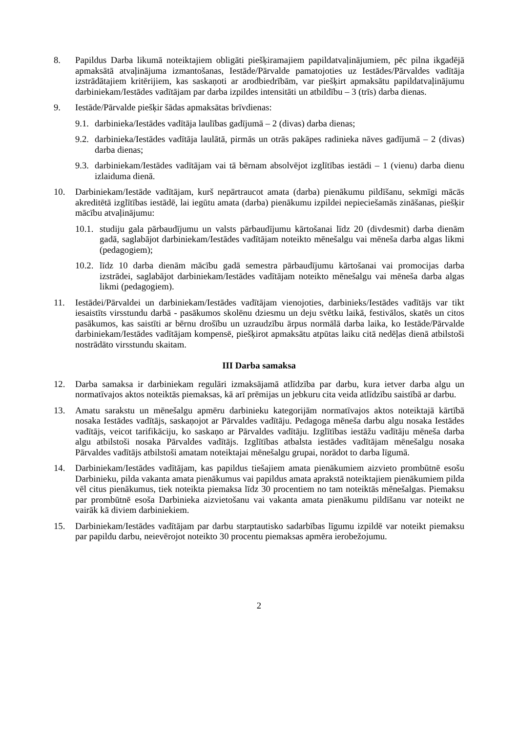8. Papildus Darba likumā noteiktajiem obligāti piešķiramajiem papildatvaļinājumiem, pēc pilna ikgadējā apmaksātā atvaļinājuma izmantošanas, Iestāde/Pārvalde pamatojoties uz Iestādes/Pārvaldes vadītāja izstrādātajiem kritērijiem, kas saskaņoti ar arodbiedrībām, var piešķirt apmaksātu papildatvaļinājumu darbiniekam/Iestādes vadītājam par darba izpildes intensitāti un atbildību – 3 (trīs) darba dienas.
9. Iestāde/Pārvalde piešķir šādas apmaksātas brīvdienas:
9.1. darbinieka/Iestādes vadītāja laulības gadījumā – 2 (divas) darba dienas;
9.2. darbinieka/Iestādes vadītāja laulātā, pirmās un otrās pakāpes radinieka nāves gadījumā – 2 (divas) darba dienas;
9.3. darbiniekam/Iestādes vadītājam vai tā bērnam absolvējot izglītības iestādi – 1 (vienu) darba dienu izlaiduma dienā.
10. Darbiniekam/Iestāde vadītājam, kurš nepārtraucot amata (darba) pienākumu pildīšanu, sekmīgi mācās akreditētā izglītības iestādē, lai iegūtu amata (darba) pienākumu izpildei nepieciešamās zināšanas, piešķir mācību atvaļinājumu:
10.1. studiju gala pārbaudījumu un valsts pārbaudījumu kārtošanai līdz 20 (divdesmit) darba dienām gadā, saglabājot darbiniekam/Iestādes vadītājam noteikto mēnešalgu vai mēneša darba algas likmi (pedagogiem);
10.2. līdz 10 darba dienām mācību gadā semestra pārbaudījumu kārtošanai vai promocijas darba izstrādei, saglabājot darbiniekam/Iestādes vadītājam noteikto mēnešalgu vai mēneša darba algas likmi (pedagogiem).
11. Iestādei/Pārvaldei un darbiniekam/Iestādes vadītājam vienojoties, darbinieks/Iestādes vadītājs var tikt iesaistīts virsstundu darbā - pasākumos skolēnu dziesmu un deju svētku laikā, festivālos, skatēs un citos pasākumos, kas saistīti ar bērnu drošību un uzraudzību ārpus normālā darba laika, ko Iestāde/Pārvalde darbiniekam/Iestādes vadītājam kompensē, piešķirot apmaksātu atpūtas laiku citā nedēļas dienā atbilstoši nostrādāto virsstundu skaitam.
III Darba samaksa
12. Darba samaksa ir darbiniekam regulāri izmaksājamā atlīdzība par darbu, kura ietver darba algu un normatīvajos aktos noteiktās piemaksas, kā arī prēmijas un jebkuru cita veida atlīdzību saistībā ar darbu.
13. Amatu sarakstu un mēnešalgu apmēru darbinieku kategorijām normatīvajos aktos noteiktajā kārtībā nosaka Iestādes vadītājs, saskaņojot ar Pārvaldes vadītāju. Pedagoga mēneša darbu algu nosaka Iestādes vadītājs, veicot tarifikāciju, ko saskaņo ar Pārvaldes vadītāju. Izglītības iestāžu vadītāju mēneša darba algu atbilstoši nosaka Pārvaldes vadītājs. Izglītības atbalsta iestādes vadītājam mēnešalgu nosaka Pārvaldes vadītājs atbilstoši amatam noteiktajai mēnešalgu grupai, norādot to darba līgumā.
14. Darbiniekam/Iestādes vadītājam, kas papildus tiešajiem amata pienākumiem aizvieto prombūtnē esošu Darbinieku, pilda vakanta amata pienākumus vai papildus amata aprakstā noteiktajiem pienākumiem pilda vēl citus pienākumus, tiek noteikta piemaksa līdz 30 procentiem no tam noteiktās mēnešalgas. Piemaksu par prombūtnē esoša Darbinieka aizvietošanu vai vakanta amata pienākumu pildīšanu var noteikt ne vairāk kā diviem darbiniekiem.
15. Darbiniekam/Iestādes vadītājam par darbu starptautisko sadarbības līgumu izpildē var noteikt piemaksu par papildu darbu, neievērojot noteikto 30 procentu piemaksas apmēra ierobežojumu.
2